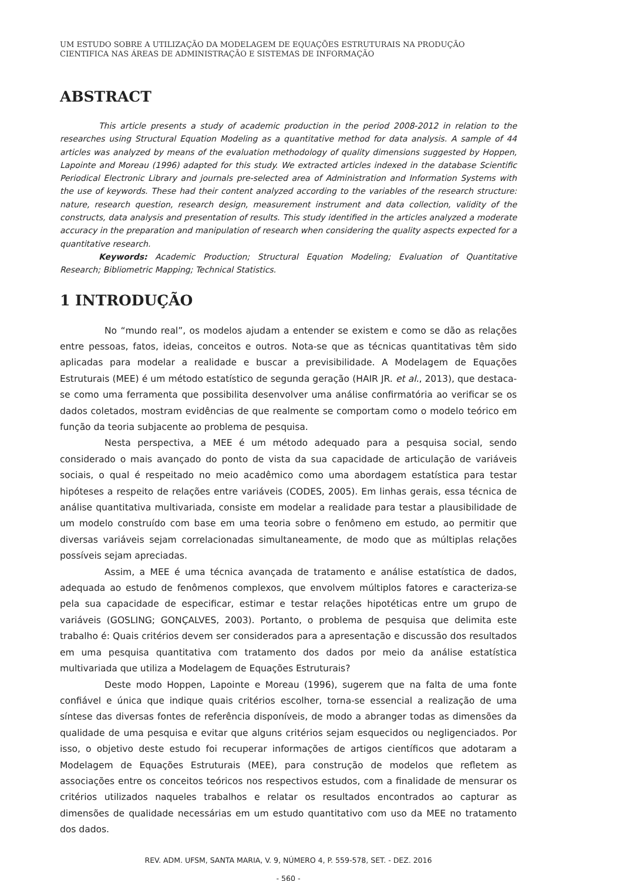UM ESTUDO SOBRE A UTILIZAÇÃO DA MODELAGEM DE EQUAÇÕES ESTRUTURAIS NA PRODUÇÃO
CIENTIFICA NAS ÁREAS DE ADMINISTRAÇÃO E SISTEMAS DE INFORMAÇÃO
ABSTRACT
This article presents a study of academic production in the period 2008-2012 in relation to the researches using Structural Equation Modeling as a quantitative method for data analysis. A sample of 44 articles was analyzed by means of the evaluation methodology of quality dimensions suggested by Hoppen, Lapointe and Moreau (1996) adapted for this study. We extracted articles indexed in the database Scientific Periodical Electronic Library and journals pre-selected area of Administration and Information Systems with the use of keywords. These had their content analyzed according to the variables of the research structure: nature, research question, research design, measurement instrument and data collection, validity of the constructs, data analysis and presentation of results. This study identified in the articles analyzed a moderate accuracy in the preparation and manipulation of research when considering the quality aspects expected for a quantitative research.
Keywords: Academic Production; Structural Equation Modeling; Evaluation of Quantitative Research; Bibliometric Mapping; Technical Statistics.
1 INTRODUÇÃO
No “mundo real”, os modelos ajudam a entender se existem e como se dão as relações entre pessoas, fatos, ideias, conceitos e outros. Nota-se que as técnicas quantitativas têm sido aplicadas para modelar a realidade e buscar a previsibilidade. A Modelagem de Equações Estruturais (MEE) é um método estatístico de segunda geração (HAIR JR. et al., 2013), que destaca-se como uma ferramenta que possibilita desenvolver uma análise confirmatória ao verificar se os dados coletados, mostram evidências de que realmente se comportam como o modelo teórico em função da teoria subjacente ao problema de pesquisa.
Nesta perspectiva, a MEE é um método adequado para a pesquisa social, sendo considerado o mais avançado do ponto de vista da sua capacidade de articulação de variáveis sociais, o qual é respeitado no meio acadêmico como uma abordagem estatística para testar hipóteses a respeito de relações entre variáveis (CODES, 2005). Em linhas gerais, essa técnica de análise quantitativa multivariada, consiste em modelar a realidade para testar a plausibilidade de um modelo construído com base em uma teoria sobre o fenômeno em estudo, ao permitir que diversas variáveis sejam correlacionadas simultaneamente, de modo que as múltiplas relações possíveis sejam apreciadas.
Assim, a MEE é uma técnica avançada de tratamento e análise estatística de dados, adequada ao estudo de fenômenos complexos, que envolvem múltiplos fatores e caracteriza-se pela sua capacidade de especificar, estimar e testar relações hipotéticas entre um grupo de variáveis (GOSLING; GONÇALVES, 2003). Portanto, o problema de pesquisa que delimita este trabalho é: Quais critérios devem ser considerados para a apresentação e discussão dos resultados em uma pesquisa quantitativa com tratamento dos dados por meio da análise estatística multivariada que utiliza a Modelagem de Equações Estruturais?
Deste modo Hoppen, Lapointe e Moreau (1996), sugerem que na falta de uma fonte confiável e única que indique quais critérios escolher, torna-se essencial a realização de uma síntese das diversas fontes de referência disponíveis, de modo a abranger todas as dimensões da qualidade de uma pesquisa e evitar que alguns critérios sejam esquecidos ou negligenciados. Por isso, o objetivo deste estudo foi recuperar informações de artigos científicos que adotaram a Modelagem de Equações Estruturais (MEE), para construção de modelos que refletem as associações entre os conceitos teóricos nos respectivos estudos, com a finalidade de mensurar os critérios utilizados naqueles trabalhos e relatar os resultados encontrados ao capturar as dimensões de qualidade necessárias em um estudo quantitativo com uso da MEE no tratamento dos dados.
REV. ADM. UFSM, SANTA MARIA, V. 9, NÚMERO 4, P. 559-578, SET. - DEZ. 2016
- 560 -